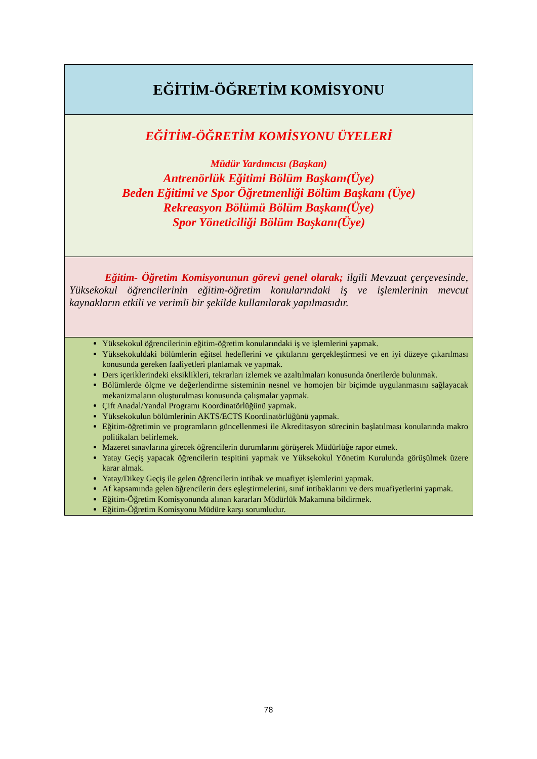| EĞİTİM-ÖĞRETİM KOMİSYONU |
| EĞİTİM-ÖĞRETİM KOMİSYONU ÜYELERİ Müdür Yardımcısı (Başkan) Antrenörlük Eğitimi Bölüm Başkanı(Üye) Beden Eğitimi ve Spor Öğretmenliği Bölüm Başkanı (Üye) Rekreasyon Bölümü Bölüm Başkanı(Üye) Spor Yöneticiliği Bölüm Başkanı(Üye) |
| Eğitim- Öğretim Komisyonunun görevi genel olarak; ilgili Mevzuat çerçevesinde, Yüksekokul öğrencilerinin eğitim-öğretim konularındaki iş ve işlemlerinin mevcut kaynakların etkili ve verimli bir şekilde kullanılarak yapılmasıdır. |
| Yüksekokul öğrencilerinin eğitim-öğretim konularındaki iş ve işlemlerini yapmak. Yüksekokuldaki bölümlerin eğitsel hedeflerini ve çıktılarını gerçekleştirmesi ve en iyi düzeye çıkarılması konusunda gereken faaliyetleri planlamak ve yapmak. Ders içeriklerindeki eksiklikleri, tekrarları izlemek ve azaltılmaları konusunda önerilerde bulunmak. Bölümlerde ölçme ve değerlendirme sisteminin nesnel ve homojen bir biçimde uygulanmasını sağlayacak mekanizmaların oluşturulması konusunda çalışmalar yapmak. Çift Anadal/Yandal Programı Koordinatörlüğünü yapmak. Yüksekokulun bölümlerinin AKTS/ECTS Koordinatörlüğünü yapmak. Eğitim-öğretimin ve programların güncellenmesi ile Akreditasyon sürecinin başlatılması konularında makro politikaları belirlemek. Mazeret sınavlarına girecek öğrencilerin durumlarını görüşerek Müdürlüğe rapor etmek. Yatay Geçiş yapacak öğrencilerin tespitini yapmak ve Yüksekokul Yönetim Kurulunda görüşülmek üzere karar almak. Yatay/Dikey Geçiş ile gelen öğrencilerin intibak ve muafiyet işlemlerini yapmak. Af kapsamında gelen öğrencilerin ders eşleştirmelerini, sınıf intibaklarını ve ders muafiyetlerini yapmak. Eğitim-Öğretim Komisyonunda alınan kararları Müdürlük Makamına bildirmek. Eğitim-Öğretim Komisyonu Müdüre karşı sorumludur. |
78